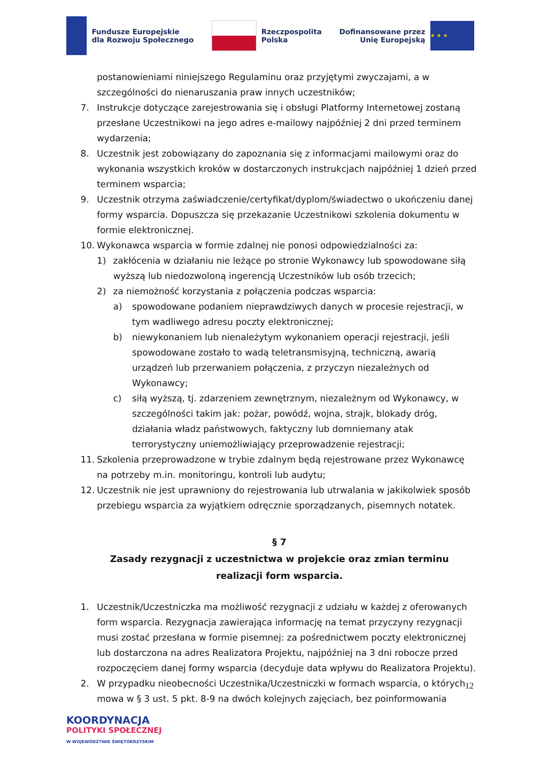Fundusze Europejskie
dla Rozwoju Społecznego
Rzeczpospolita
Polska
Dofinansowane przez
Unię Europejską
★ ★ ★
postanowieniami niniejszego Regulaminu oraz przyjętymi zwyczajami, a w szczególności do nienaruszania praw innych uczestników;
7. Instrukcje dotyczące zarejestrowania się i obsługi Platformy Internetowej zostaną przesłane Uczestnikowi na jego adres e-mailowy najpóźniej 2 dni przed terminem wydarzenia;
8. Uczestnik jest zobowiązany do zapoznania się z informacjami mailowymi oraz do wykonania wszystkich kroków w dostarczonych instrukcjach najpóźniej 1 dzień przed terminem wsparcia;
9. Uczestnik otrzyma zaświadczenie/certyfikat/dyplom/świadectwo o ukończeniu danej formy wsparcia. Dopuszcza się przekazanie Uczestnikowi szkolenia dokumentu w formie elektronicznej.
10. Wykonawca wsparcia w formie zdalnej nie ponosi odpowiedzialności za:
1) zakłócenia w działaniu nie leżące po stronie Wykonawcy lub spowodowane siłą wyższą lub niedozwoloną ingerencją Uczestników lub osób trzecich;
2) za niemożność korzystania z połączenia podczas wsparcia:
a) spowodowane podaniem nieprawdziwych danych w procesie rejestracji, w tym wadliwego adresu poczty elektronicznej;
b) niewykonaniem lub nienależytym wykonaniem operacji rejestracji, jeśli spowodowane zostało to wadą teletransmisyjną, techniczną, awarią urządzeń lub przerwaniem połączenia, z przyczyn niezależnych od Wykonawcy;
c) siłą wyższą, tj. zdarzeniem zewnętrznym, niezależnym od Wykonawcy, w szczególności takim jak: pożar, powódź, wojna, strajk, blokady dróg, działania władz państwowych, faktyczny lub domniemany atak terrorystyczny uniemożliwiający przeprowadzenie rejestracji;
11. Szkolenia przeprowadzone w trybie zdalnym będą rejestrowane przez Wykonawcę na potrzeby m.in. monitoringu, kontroli lub audytu;
12. Uczestnik nie jest uprawniony do rejestrowania lub utrwalania w jakikolwiek sposób przebiegu wsparcia za wyjątkiem odręcznie sporządzanych, pisemnych notatek.
§ 7
Zasady rezygnacji z uczestnictwa w projekcie oraz zmian terminu
realizacji form wsparcia.
1. Uczestnik/Uczestniczka ma możliwość rezygnacji z udziału w każdej z oferowanych form wsparcia. Rezygnacja zawierająca informację na temat przyczyny rezygnacji musi zostać przesłana w formie pisemnej: za pośrednictwem poczty elektronicznej lub dostarczona na adres Realizatora Projektu, najpóźniej na 3 dni robocze przed rozpoczęciem danej formy wsparcia (decyduje data wpływu do Realizatora Projektu).
2. W przypadku nieobecności Uczestnika/Uczestniczki w formach wsparcia, o których mowa w § 3 ust. 5 pkt. 8-9 na dwóch kolejnych zajęciach, bez poinformowania
12
KOORDYNACJA
POLITYKI SPOŁECZNEJ
W WOJEWÓDZTWIE ŚWIĘTOKRZYSKIM